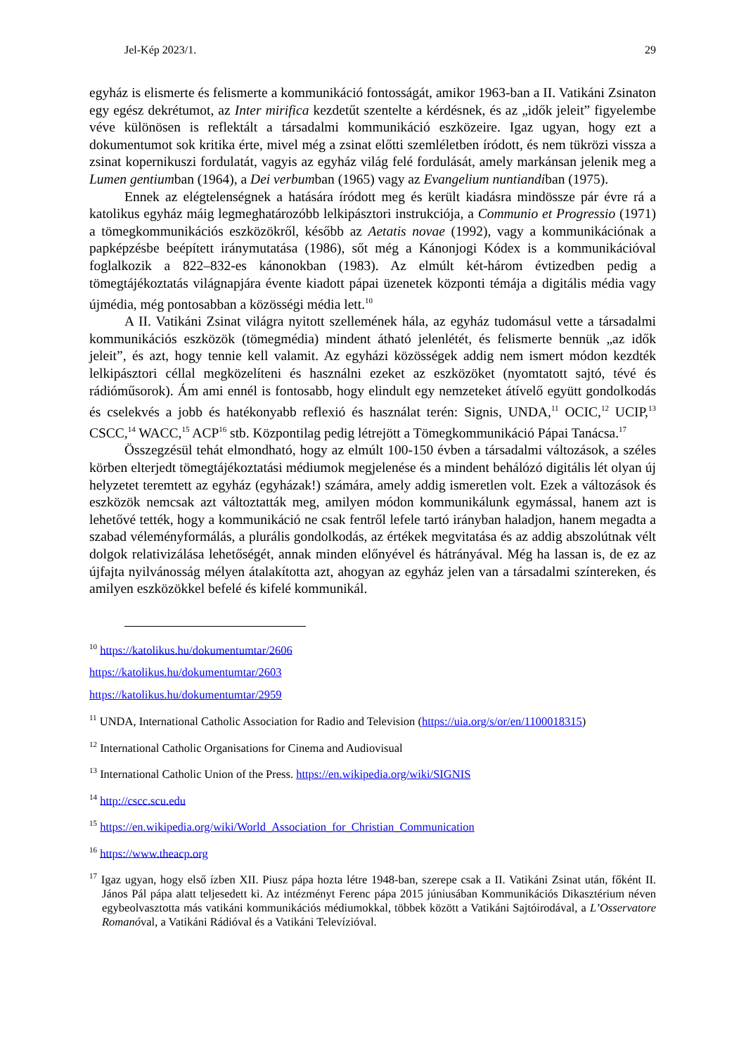Jel-Kép 2023/1. 29
egyház is elismerte és felismerte a kommunikáció fontosságát, amikor 1963-ban a II. Vatikáni Zsinaton egy egész dekrétumot, az Inter mirifica kezdetűt szentelte a kérdésnek, és az „idők jeleit” figyelembe véve különösen is reflektált a társadalmi kommunikáció eszközeire. Igaz ugyan, hogy ezt a dokumentumot sok kritika érte, mivel még a zsinat előtti szemléletben íródott, és nem tükrözi vissza a zsinat kopernikuszi fordulatát, vagyis az egyház világ felé fordulását, amely markánsan jelenik meg a Lumen gentiumban (1964), a Dei verbumban (1965) vagy az Evangelium nuntiandiban (1975).
Ennek az elégtelenségnek a hatására íródott meg és került kiadásra mindössze pár évre rá a katolikus egyház máig legmeghatározóbb lelkipásztori instrukciója, a Communio et Progressio (1971) a tömegkommunikációs eszközökről, később az Aetatis novae (1992), vagy a kommunikációnak a papképzésbe beépített iránymutatása (1986), sőt még a Kánonjogi Kódex is a kommunikációval foglalkozik a 822–832-es kánonokban (1983). Az elmúlt két-három évtizedben pedig a tömegtájékoztatás világnapjára évente kiadott pápai üzenetek központi témája a digitális média vagy újmédia, még pontosabban a közösségi média lett.<sup>10</sup>
A II. Vatikáni Zsinat világra nyitott szellemének hála, az egyház tudomásul vette a társadalmi kommunikációs eszközök (tömegmédia) mindent átható jelenlétét, és felismerte bennük „az idők jeleit”, és azt, hogy tennie kell valamit. Az egyházi közösségek addig nem ismert módon kezdték lelkipásztori céllal megközelíteni és használni ezeket az eszközöket (nyomtatott sajtó, tévé és rádióműsorok). Ám ami ennél is fontosabb, hogy elindult egy nemzeteket átívelő együtt gondolkodás és cselekvés a jobb és hatékonyabb reflexió és használat terén: Signis, UNDA,<sup>11</sup> OCIC,<sup>12</sup> UCIP,<sup>13</sup> CSCC,<sup>14</sup> WACC,<sup>15</sup> ACP<sup>16</sup> stb. Központilag pedig létrejött a Tömegkommunikáció Pápai Tanácsa.<sup>17</sup>
Összegzésül tehát elmondható, hogy az elmúlt 100-150 évben a társadalmi változások, a széles körben elterjedt tömegtájékoztatási médiumok megjelenése és a mindent behálózó digitális lét olyan új helyzetet teremtett az egyház (egyházak!) számára, amely addig ismeretlen volt. Ezek a változások és eszközök nemcsak azt változtatták meg, amilyen módon kommunikálunk egymással, hanem azt is lehetővé tették, hogy a kommunikáció ne csak fentről lefele tartó irányban haladjon, hanem megadta a szabad véleményformálás, a plurális gondolkodás, az értékek megvitatása és az addig abszolútnak vélt dolgok relativizálása lehetőségét, annak minden előnyével és hátrányával. Még ha lassan is, de ez az újfajta nyilvánosság mélyen átalakította azt, ahogyan az egyház jelen van a társadalmi színtereken, és amilyen eszközökkel befelé és kifelé kommunikál.
<sup>10</sup> https://katolikus.hu/dokumentumtar/2606
https://katolikus.hu/dokumentumtar/2603
https://katolikus.hu/dokumentumtar/2959
<sup>11</sup> UNDA, International Catholic Association for Radio and Television (https://uia.org/s/or/en/1100018315)
<sup>12</sup> International Catholic Organisations for Cinema and Audiovisual
<sup>13</sup> International Catholic Union of the Press. https://en.wikipedia.org/wiki/SIGNIS
<sup>14</sup> http://cscc.scu.edu
<sup>15</sup> https://en.wikipedia.org/wiki/World_Association_for_Christian_Communication
<sup>16</sup> https://www.theacp.org
<sup>17</sup> Igaz ugyan, hogy első ízben XII. Piusz pápa hozta létre 1948-ban, szerepe csak a II. Vatikáni Zsinat után, főként II. János Pál pápa alatt teljesedett ki. Az intézményt Ferenc pápa 2015 júniusában Kommunikációs Dikasztérium néven egybeolvasztotta más vatikáni kommunikációs médiumokkal, többek között a Vatikáni Sajtóirodával, a L’Osservatore Romanóval, a Vatikáni Rádióval és a Vatikáni Televízióval.